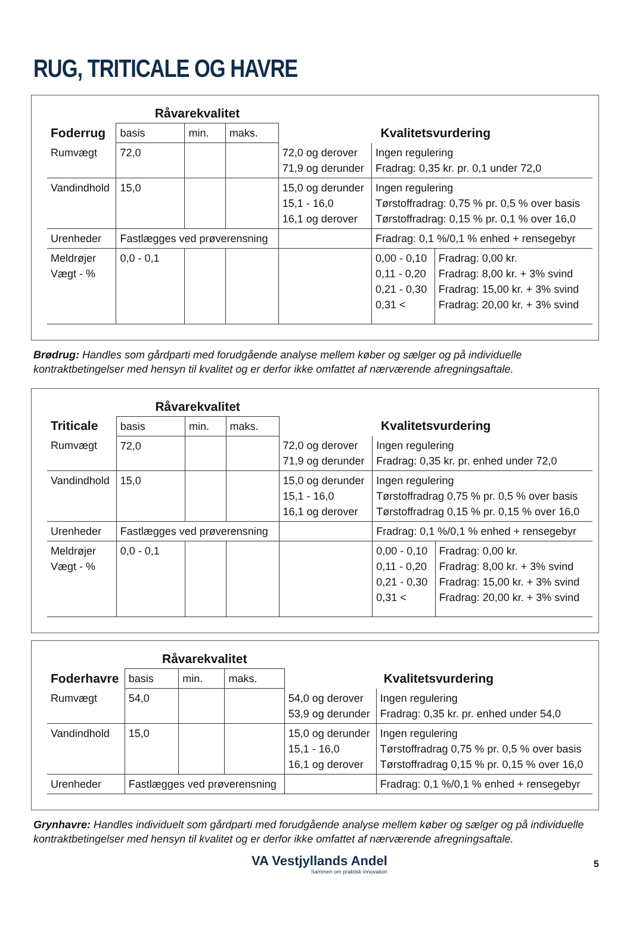RUG, TRITICALE OG HAVRE
| | Råvarekvalitet | | | | | |
| Foderrug | basis | min. | maks. | Kvalitetsvurdering | | |
| Rumvægt | 72,0 | | | 72,0 og derover 71,9 og derunder | Ingen regulering Fradrag: 0,35 kr. pr. 0,1 under 72,0 | |
| Vandindhold | 15,0 | | | 15,0 og derunder 15,1 - 16,0 16,1 og derover | Ingen regulering Tørstoffradrag: 0,75 % pr. 0,5 % over basis Tørstoffradrag: 0,15 % pr. 0,1 % over 16,0 | |
| Urenheder | Fastlægges ved prøverensning | | | | Fradrag: 0,1 %/0,1 % enhed + rensegebyr | |
| Meldrøjer Vægt - % | 0,0 - 0,1 | | | | 0,00 - 0,10 0,11 - 0,20 0,21 - 0,30 0,31 < | Fradrag: 0,00 kr. Fradrag: 8,00 kr. + 3% svind Fradrag: 15,00 kr. + 3% svind Fradrag: 20,00 kr. + 3% svind |
Brødrug: Handles som gårdparti med forudgående analyse mellem køber og sælger og på individuelle kontraktbetingelser med hensyn til kvalitet og er derfor ikke omfattet af nærværende afregningsaftale.
| | Råvarekvalitet | | | | | |
| Triticale | basis | min. | maks. | Kvalitetsvurdering | | |
| Rumvægt | 72,0 | | | 72,0 og derover 71,9 og derunder | Ingen regulering Fradrag: 0,35 kr. pr. enhed under 72,0 | |
| Vandindhold | 15,0 | | | 15,0 og derunder 15,1 - 16,0 16,1 og derover | Ingen regulering Tørstoffradrag 0,75 % pr. 0,5 % over basis Tørstoffradrag 0,15 % pr. 0,15 % over 16,0 | |
| Urenheder | Fastlægges ved prøverensning | | | | Fradrag: 0,1 %/0,1 % enhed + rensegebyr | |
| Meldrøjer Vægt - % | 0,0 - 0,1 | | | | 0,00 - 0,10 0,11 - 0,20 0,21 - 0,30 0,31 < | Fradrag: 0,00 kr. Fradrag: 8,00 kr. + 3% svind Fradrag: 15,00 kr. + 3% svind Fradrag: 20,00 kr. + 3% svind |
| | Råvarekvalitet | | | | |
| Foderhavre | basis | min. | maks. | Kvalitetsvurdering | |
| Rumvægt | 54,0 | | | 54,0 og derover 53,9 og derunder | Ingen regulering Fradrag: 0,35 kr. pr. enhed under 54,0 |
| Vandindhold | 15,0 | | | 15,0 og derunder 15,1 - 16,0 16,1 og derover | Ingen regulering Tørstoffradrag 0,75 % pr. 0,5 % over basis Tørstoffradrag 0,15 % pr. 0,15 % over 16,0 |
| Urenheder | Fastlægges ved prøverensning | | | | Fradrag: 0,1 %/0,1 % enhed + rensegebyr |
Grynhavre: Handles individuelt som gårdparti med forudgående analyse mellem køber og sælger og på individuelle kontraktbetingelser med hensyn til kvalitet og er derfor ikke omfattet af nærværende afregningsaftale.
VA Vestjyllands Andel
Sammen om praktisk innovation
5